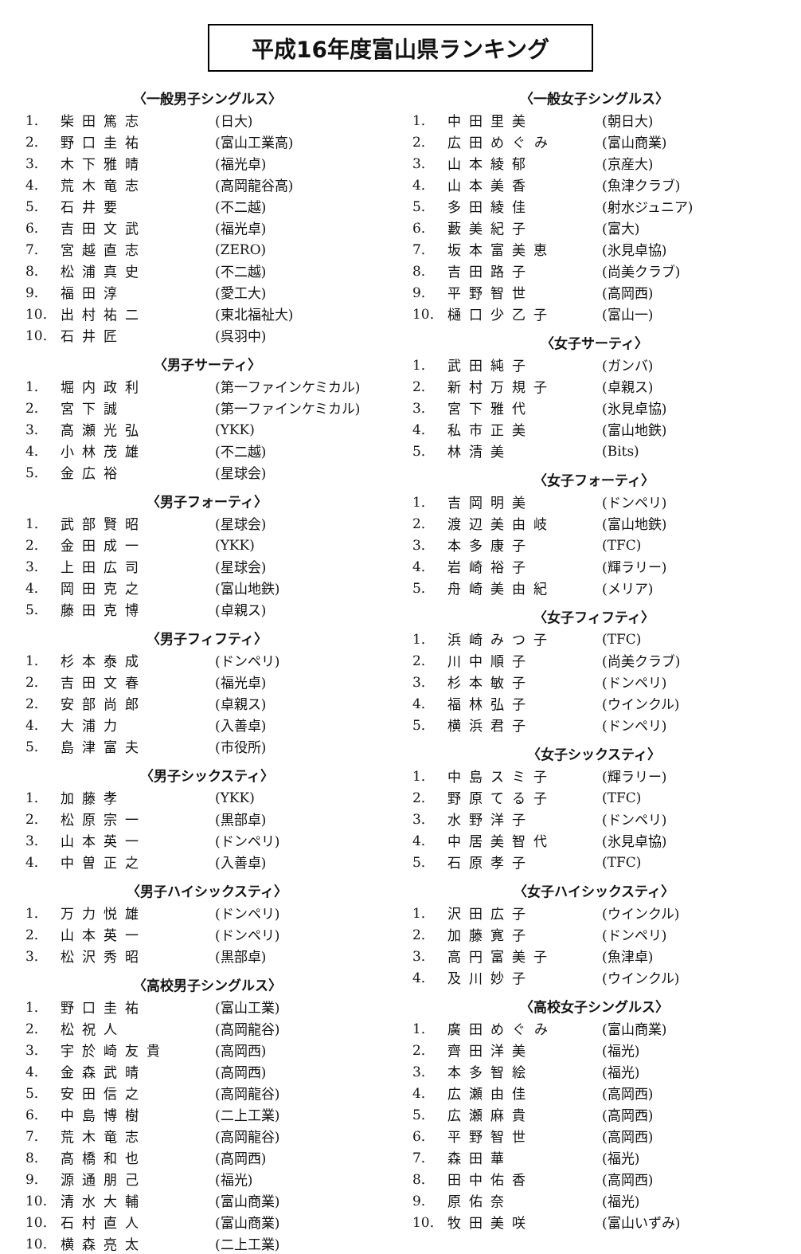平成16年度富山県ランキング
〈一般男子シングルス〉
| 1. | 柴田篤志 | (日大) |
| 2. | 野口圭祐 | (富山工業高) |
| 3. | 木下雅晴 | (福光卓) |
| 4. | 荒木竜志 | (高岡龍谷高) |
| 5. | 石井要 | (不二越) |
| 6. | 吉田文武 | (福光卓) |
| 7. | 宮越直志 | (ZERO) |
| 8. | 松浦真史 | (不二越) |
| 9. | 福田淳 | (愛工大) |
| 10. | 出村祐二 | (東北福祉大) |
| 10. | 石井匠 | (呉羽中) |
〈男子サーティ〉
| 1. | 堀内政利 | (第一ファインケミカル) |
| 2. | 宮下誠 | (第一ファインケミカル) |
| 3. | 高瀬光弘 | (YKK) |
| 4. | 小林茂雄 | (不二越) |
| 5. | 金広裕 | (星球会) |
〈男子フォーティ〉
| 1. | 武部賢昭 | (星球会) |
| 2. | 金田成一 | (YKK) |
| 3. | 上田広司 | (星球会) |
| 4. | 岡田克之 | (富山地鉄) |
| 5. | 藤田克博 | (卓親ス) |
〈男子フィフティ〉
| 1. | 杉本泰成 | (ドンペリ) |
| 2. | 吉田文春 | (福光卓) |
| 2. | 安部尚郎 | (卓親ス) |
| 4. | 大浦力 | (入善卓) |
| 5. | 島津富夫 | (市役所) |
〈男子シックスティ〉
| 1. | 加藤孝 | (YKK) |
| 2. | 松原宗一 | (黒部卓) |
| 3. | 山本英一 | (ドンペリ) |
| 4. | 中曽正之 | (入善卓) |
〈男子ハイシックスティ〉
| 1. | 万力悦雄 | (ドンペリ) |
| 2. | 山本英一 | (ドンペリ) |
| 3. | 松沢秀昭 | (黒部卓) |
〈高校男子シングルス〉
| 1. | 野口圭祐 | (富山工業) |
| 2. | 松祝人 | (高岡龍谷) |
| 3. | 宇於崎友貴 | (高岡西) |
| 4. | 金森武晴 | (高岡西) |
| 5. | 安田信之 | (高岡龍谷) |
| 6. | 中島博樹 | (二上工業) |
| 7. | 荒木竜志 | (高岡龍谷) |
| 8. | 高橋和也 | (高岡西) |
| 9. | 源通朋己 | (福光) |
| 10. | 清水大輔 | (富山商業) |
| 10. | 石村直人 | (富山商業) |
| 10. | 横森亮太 | (二上工業) |
〈一般女子シングルス〉
| 1. | 中田里美 | (朝日大) |
| 2. | 広田めぐみ | (富山商業) |
| 3. | 山本綾郁 | (京産大) |
| 4. | 山本美香 | (魚津クラブ) |
| 5. | 多田綾佳 | (射水ジュニア) |
| 6. | 藪美紀子 | (富大) |
| 7. | 坂本富美恵 | (氷見卓協) |
| 8. | 吉田路子 | (尚美クラブ) |
| 9. | 平野智世 | (高岡西) |
| 10. | 樋口少乙子 | (富山一) |
〈女子サーティ〉
| 1. | 武田純子 | (ガンバ) |
| 2. | 新村万規子 | (卓親ス) |
| 3. | 宮下雅代 | (氷見卓協) |
| 4. | 私市正美 | (富山地鉄) |
| 5. | 林清美 | (Bits) |
〈女子フォーティ〉
| 1. | 吉岡明美 | (ドンペリ) |
| 2. | 渡辺美由岐 | (富山地鉄) |
| 3. | 本多康子 | (TFC) |
| 4. | 岩崎裕子 | (輝ラリー) |
| 5. | 舟崎美由紀 | (メリア) |
〈女子フィフティ〉
| 1. | 浜崎みつ子 | (TFC) |
| 2. | 川中順子 | (尚美クラブ) |
| 3. | 杉本敏子 | (ドンペリ) |
| 4. | 福林弘子 | (ウインクル) |
| 5. | 横浜君子 | (ドンペリ) |
〈女子シックスティ〉
| 1. | 中島スミ子 | (輝ラリー) |
| 2. | 野原てる子 | (TFC) |
| 3. | 水野洋子 | (ドンペリ) |
| 4. | 中居美智代 | (氷見卓協) |
| 5. | 石原孝子 | (TFC) |
〈女子ハイシックスティ〉
| 1. | 沢田広子 | (ウインクル) |
| 2. | 加藤寛子 | (ドンペリ) |
| 3. | 高円富美子 | (魚津卓) |
| 4. | 及川妙子 | (ウインクル) |
〈高校女子シングルス〉
| 1. | 廣田めぐみ | (富山商業) |
| 2. | 齊田洋美 | (福光) |
| 3. | 本多智絵 | (福光) |
| 4. | 広瀬由佳 | (高岡西) |
| 5. | 広瀬麻貴 | (高岡西) |
| 6. | 平野智世 | (高岡西) |
| 7. | 森田華 | (福光) |
| 8. | 田中佑香 | (高岡西) |
| 9. | 原佑奈 | (福光) |
| 10. | 牧田美咲 | (富山いずみ) |